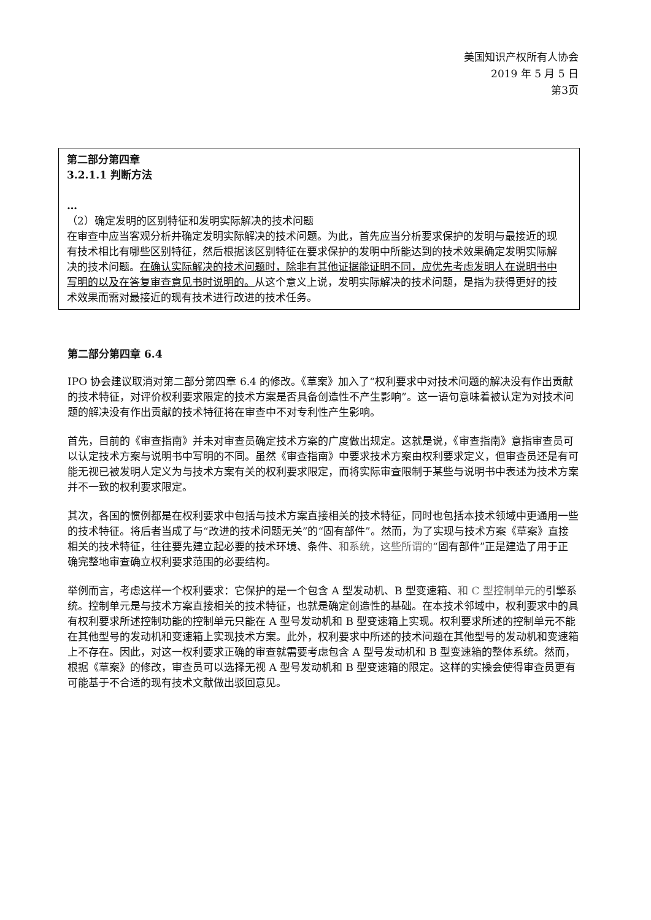美国知识产权所有人协会
2019 年 5 月 5 日
第3页
第二部分第四章
3.2.1.1 判断方法
…
（2）确定发明的区别特征和发明实际解决的技术问题
在审查中应当客观分析并确定发明实际解决的技术问题。为此，首先应当分析要求保护的发明与最接近的现有技术相比有哪些区别特征，然后根据该区别特征在要求保护的发明中所能达到的技术效果确定发明实际解决的技术问题。在确认实际解决的技术问题时，除非有其他证据能证明不同，应优先考虑发明人在说明书中写明的以及在答复审查意见书时说明的。从这个意义上说，发明实际解决的技术问题，是指为获得更好的技术效果而需对最接近的现有技术进行改进的技术任务。
第二部分第四章 6.4
IPO 协会建议取消对第二部分第四章 6.4 的修改。《草案》加入了“权利要求中对技术问题的解决没有作出贡献的技术特征，对评价权利要求限定的技术方案是否具备创造性不产生影响”。这一语句意味着被认定为对技术问题的解决没有作出贡献的技术特征将在审查中不对专利性产生影响。
首先，目前的《审查指南》并未对审查员确定技术方案的广度做出规定。这就是说，《审查指南》意指审查员可以认定技术方案与说明书中写明的不同。虽然《审查指南》中要求技术方案由权利要求定义，但审查员还是有可能无视已被发明人定义为与技术方案有关的权利要求限定，而将实际审查限制于某些与说明书中表述为技术方案并不一致的权利要求限定。
其次，各国的惯例都是在权利要求中包括与技术方案直接相关的技术特征，同时也包括本技术领域中更通用一些的技术特征。将后者当成了与“改进的技术问题无关”的“固有部件”。然而，为了实现与技术方案《草案》直接相关的技术特征，往往要先建立起必要的技术环境、条件、和系统，这些所谓的“固有部件”正是建造了用于正确完整地审查确立权利要求范围的必要结构。
举例而言，考虑这样一个权利要求：它保护的是一个包含 A 型发动机、B 型变速箱、和 C 型控制单元的引擎系统。控制单元是与技术方案直接相关的技术特征，也就是确定创造性的基础。在本技术邻域中，权利要求中的具有权利要求所述控制功能的控制单元只能在 A 型号发动机和 B 型变速箱上实现。权利要求所述的控制单元不能在其他型号的发动机和变速箱上实现技术方案。此外，权利要求中所述的技术问题在其他型号的发动机和变速箱上不存在。因此，对这一权利要求正确的审查就需要考虑包含 A 型号发动机和 B 型变速箱的整体系统。然而，根据《草案》的修改，审查员可以选择无视 A 型号发动机和 B 型变速箱的限定。这样的实操会使得审查员更有可能基于不合适的现有技术文献做出驳回意见。